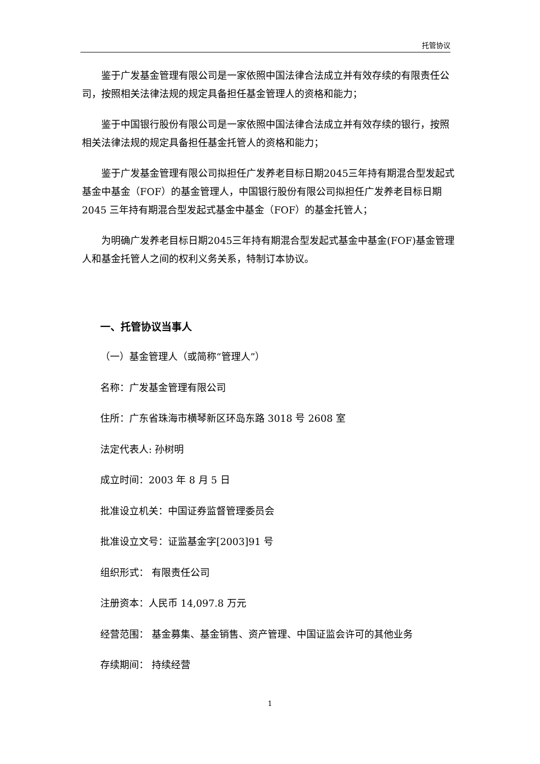托管协议
鉴于广发基金管理有限公司是一家依照中国法律合法成立并有效存续的有限责任公司，按照相关法律法规的规定具备担任基金管理人的资格和能力；
鉴于中国银行股份有限公司是一家依照中国法律合法成立并有效存续的银行，按照相关法律法规的规定具备担任基金托管人的资格和能力；
鉴于广发基金管理有限公司拟担任广发养老目标日期2045三年持有期混合型发起式基金中基金（FOF）的基金管理人，中国银行股份有限公司拟担任广发养老目标日期 2045 三年持有期混合型发起式基金中基金（FOF）的基金托管人；
为明确广发养老目标日期2045三年持有期混合型发起式基金中基金(FOF)基金管理人和基金托管人之间的权利义务关系，特制订本协议。
一、托管协议当事人
（一）基金管理人（或简称“管理人”）
名称：广发基金管理有限公司
住所：广东省珠海市横琴新区环岛东路 3018 号 2608 室
法定代表人: 孙树明
成立时间：2003 年 8 月 5 日
批准设立机关：中国证券监督管理委员会
批准设立文号：证监基金字[2003]91 号
组织形式： 有限责任公司
注册资本：人民币 14,097.8 万元
经营范围： 基金募集、基金销售、资产管理、中国证监会许可的其他业务
存续期间： 持续经营
1